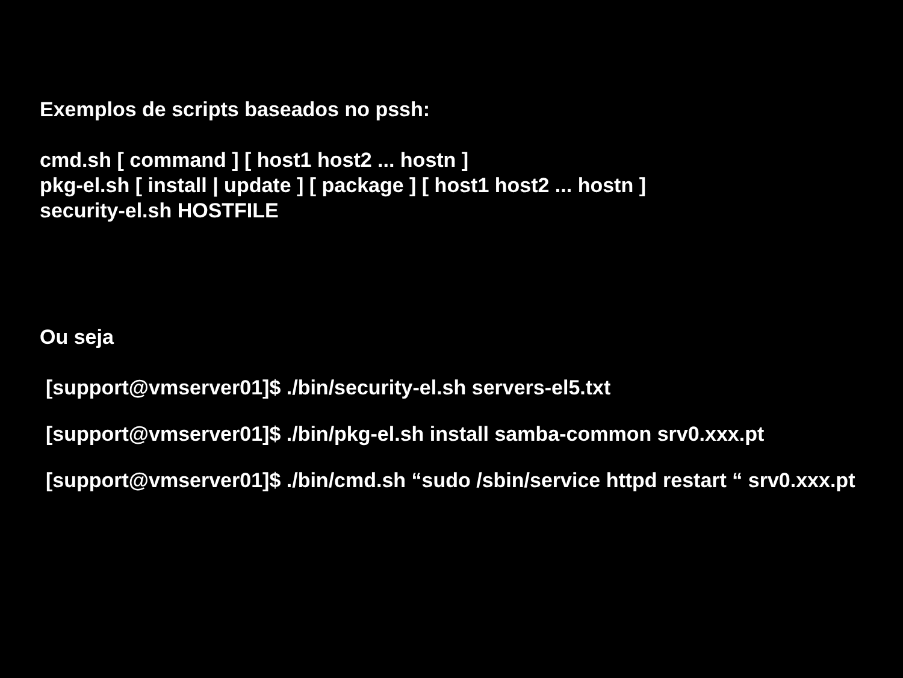Exemplos de scripts baseados no pssh:
cmd.sh [ command ] [ host1 host2 ... hostn ]
pkg-el.sh [ install | update ] [ package ] [ host1 host2 ... hostn ]
security-el.sh HOSTFILE
Ou seja
[support@vmserver01]$ ./bin/security-el.sh servers-el5.txt
[support@vmserver01]$ ./bin/pkg-el.sh install samba-common srv0.xxx.pt
[support@vmserver01]$ ./bin/cmd.sh “sudo /sbin/service httpd restart “ srv0.xxx.pt